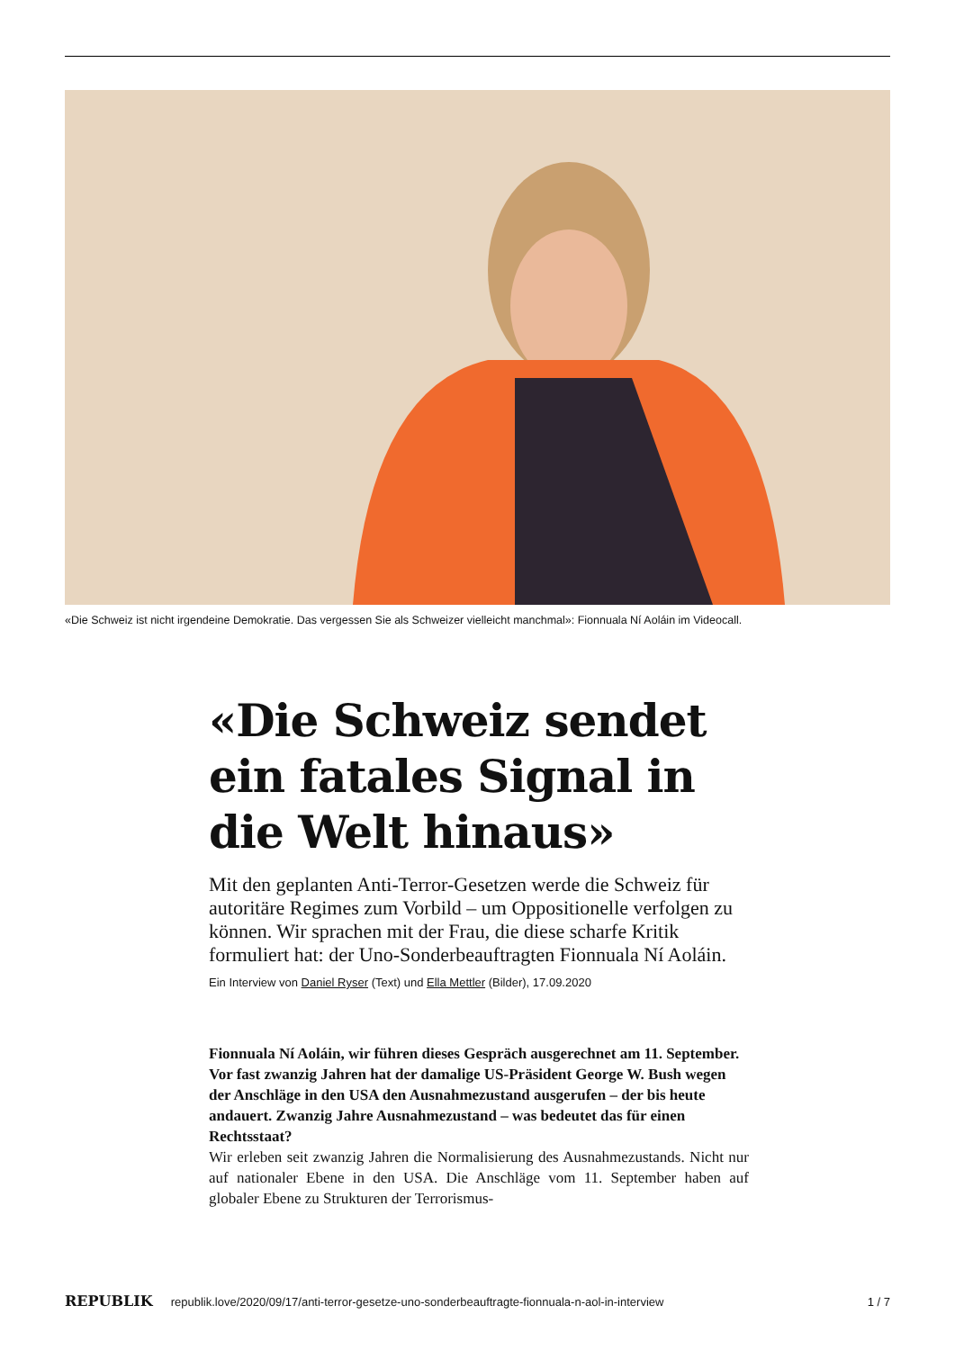«Die Schweiz ist nicht irgendeine Demokratie. Das vergessen Sie als Schweizer vielleicht manchmal»: Fionnuala Ní Aoláin im Videocall.
«Die Schweiz sendet ein fatales Signal in die Welt hinaus»
Mit den geplanten Anti-Terror-Gesetzen werde die Schweiz für autoritäre Regimes zum Vorbild – um Oppositionelle verfolgen zu können. Wir sprachen mit der Frau, die diese scharfe Kritik formuliert hat: der Uno-Sonderbeauftragten Fionnuala Ní Aoláin.
Ein Interview von Daniel Ryser (Text) und Ella Mettler (Bilder), 17.09.2020
Fionnuala Ní Aoláin, wir führen dieses Gespräch ausgerechnet am 11. September. Vor fast zwanzig Jahren hat der damalige US-Präsident George W. Bush wegen der Anschläge in den USA den Ausnahmezustand ausgerufen – der bis heute andauert. Zwanzig Jahre Ausnahmezustand – was bedeutet das für einen Rechtsstaat?
Wir erleben seit zwanzig Jahren die Normalisierung des Ausnahmezustands. Nicht nur auf nationaler Ebene in den USA. Die Anschläge vom 11. September haben auf globaler Ebene zu Strukturen der Terrorismus-
REPUBLIK republik.love/2020/09/17/anti-terror-gesetze-uno-sonderbeauftragte-fionnuala-n-aol-in-interview 1 / 7